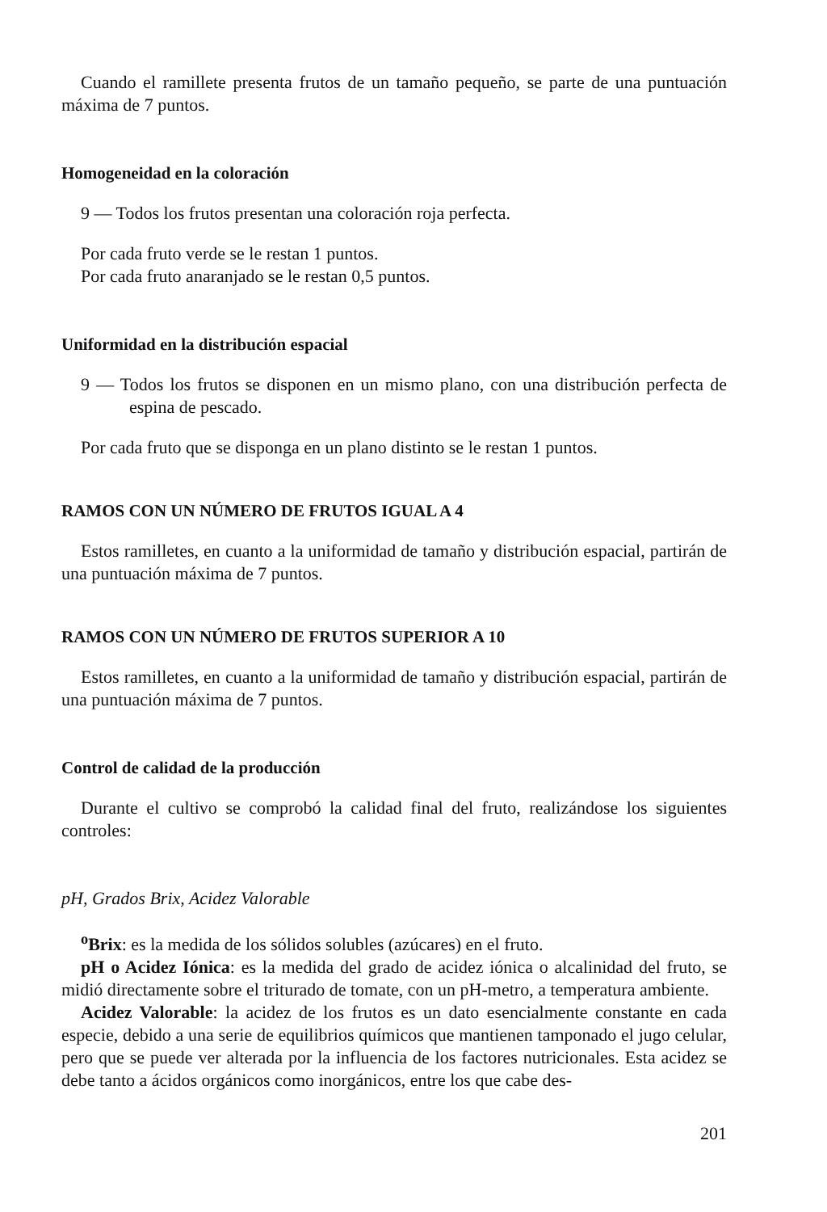Cuando el ramillete presenta frutos de un tamaño pequeño, se parte de una puntuación máxima de 7 puntos.
Homogeneidad en la coloración
9 — Todos los frutos presentan una coloración roja perfecta.
Por cada fruto verde se le restan 1 puntos.
Por cada fruto anaranjado se le restan 0,5 puntos.
Uniformidad en la distribución espacial
9 — Todos los frutos se disponen en un mismo plano, con una distribución perfecta de espina de pescado.
Por cada fruto que se disponga en un plano distinto se le restan 1 puntos.
RAMOS CON UN NÚMERO DE FRUTOS IGUAL A 4
Estos ramilletes, en cuanto a la uniformidad de tamaño y distribución espacial, partirán de una puntuación máxima de 7 puntos.
RAMOS CON UN NÚMERO DE FRUTOS SUPERIOR A 10
Estos ramilletes, en cuanto a la uniformidad de tamaño y distribución espacial, partirán de una puntuación máxima de 7 puntos.
Control de calidad de la producción
Durante el cultivo se comprobó la calidad final del fruto, realizándose los siguientes controles:
pH, Grados Brix, Acidez Valorable
<sup>o</sup> Brix: es la medida de los sólidos solubles (azúcares) en el fruto.
pH o Acidez Iónica: es la medida del grado de acidez iónica o alcalinidad del fruto, se midió directamente sobre el triturado de tomate, con un pH-metro, a temperatura ambiente.
Acidez Valorable: la acidez de los frutos es un dato esencialmente constante en cada especie, debido a una serie de equilibrios químicos que mantienen tamponado el jugo celular, pero que se puede ver alterada por la influencia de los factores nutricionales. Esta acidez se debe tanto a ácidos orgánicos como inorgánicos, entre los que cabe des-
201